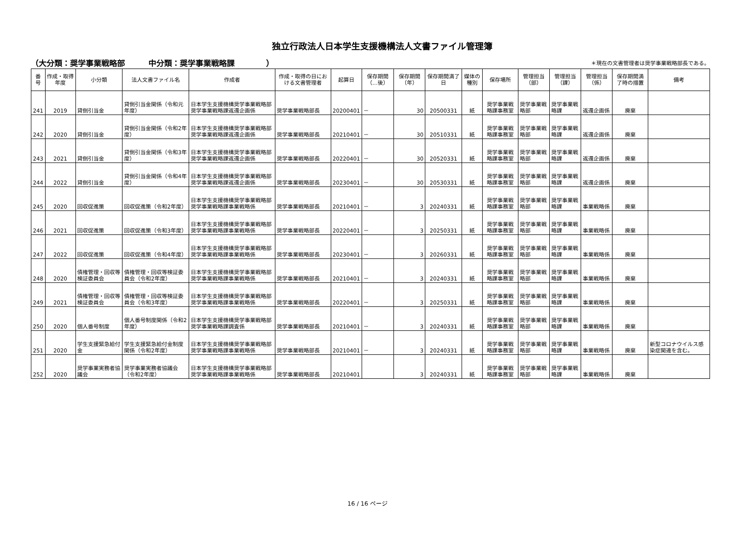独立行政法人日本学生支援機構法人文書ファイル管理簿
（大分類：奨学事業戦略部　　　中分類：奨学事業戦略課　　　　） ＊現在の文書管理者は奨学事業戦略部長である。
| 番号 | 作成・取得年度 | 小分類 | 法人文書ファイル名 | 作成者 | 作成・取得の日における文書管理者 | 起算日 | 保存期間（…後） | 保存期間（年） | 保存期間満了日 | 媒体の種別 | 保存場所 | 管理担当（部） | 管理担当（課） | 管理担当（係） | 保存期間満了時の措置 | 備考 |
| --- | --- | --- | --- | --- | --- | --- | --- | --- | --- | --- | --- | --- | --- | --- | --- | --- |
| 241 | 2019 | 貸倒引当金 | 貸倒引当金関係（令和元年度） | 日本学生支援機構奨学事業戦略部奨学事業戦略課返還企画係 | 奨学事業戦略部長 | 20200401 | － | 30 | 20500331 | 紙 | 奨学事業戦略課事務室 | 奨学事業戦略部 | 奨学事業戦略課 | 返還企画係 | 廃棄 | |
| 242 | 2020 | 貸倒引当金 | 貸倒引当金関係（令和2年度） | 日本学生支援機構奨学事業戦略部奨学事業戦略課返還企画係 | 奨学事業戦略部長 | 20210401 | － | 30 | 20510331 | 紙 | 奨学事業戦略課事務室 | 奨学事業戦略部 | 奨学事業戦略課 | 返還企画係 | 廃棄 | |
| 243 | 2021 | 貸倒引当金 | 貸倒引当金関係（令和3年度） | 日本学生支援機構奨学事業戦略部奨学事業戦略課返還企画係 | 奨学事業戦略部長 | 20220401 | － | 30 | 20520331 | 紙 | 奨学事業戦略課事務室 | 奨学事業戦略部 | 奨学事業戦略課 | 返還企画係 | 廃棄 | |
| 244 | 2022 | 貸倒引当金 | 貸倒引当金関係（令和4年度） | 日本学生支援機構奨学事業戦略部奨学事業戦略課返還企画係 | 奨学事業戦略部長 | 20230401 | － | 30 | 20530331 | 紙 | 奨学事業戦略課事務室 | 奨学事業戦略部 | 奨学事業戦略課 | 返還企画係 | 廃棄 | |
| 245 | 2020 | 回収促進策 | 回収促進策（令和2年度） | 日本学生支援機構奨学事業戦略部奨学事業戦略課事業戦略係 | 奨学事業戦略部長 | 20210401 | － | 3 | 20240331 | 紙 | 奨学事業戦略課事務室 | 奨学事業戦略部 | 奨学事業戦略課 | 事業戦略係 | 廃棄 | |
| 246 | 2021 | 回収促進策 | 回収促進策（令和3年度） | 日本学生支援機構奨学事業戦略部奨学事業戦略課事業戦略係 | 奨学事業戦略部長 | 20220401 | － | 3 | 20250331 | 紙 | 奨学事業戦略課事務室 | 奨学事業戦略部 | 奨学事業戦略課 | 事業戦略係 | 廃棄 | |
| 247 | 2022 | 回収促進策 | 回収促進策（令和4年度） | 日本学生支援機構奨学事業戦略部奨学事業戦略課事業戦略係 | 奨学事業戦略部長 | 20230401 | － | 3 | 20260331 | 紙 | 奨学事業戦略課事務室 | 奨学事業戦略部 | 奨学事業戦略課 | 事業戦略係 | 廃棄 | |
| 248 | 2020 | 債権管理・回収等検証委員会 | 債権管理・回収等検証委員会（令和2年度） | 日本学生支援機構奨学事業戦略部奨学事業戦略課事業戦略係 | 奨学事業戦略部長 | 20210401 | － | 3 | 20240331 | 紙 | 奨学事業戦略課事務室 | 奨学事業戦略部 | 奨学事業戦略課 | 事業戦略係 | 廃棄 | |
| 249 | 2021 | 債権管理・回収等検証委員会 | 債権管理・回収等検証委員会（令和3年度） | 日本学生支援機構奨学事業戦略部奨学事業戦略課事業戦略係 | 奨学事業戦略部長 | 20220401 | － | 3 | 20250331 | 紙 | 奨学事業戦略課事務室 | 奨学事業戦略部 | 奨学事業戦略課 | 事業戦略係 | 廃棄 | |
| 250 | 2020 | 個人番号制度 | 個人番号制度関係（令和2年度） | 日本学生支援機構奨学事業戦略部奨学事業戦略課調査係 | 奨学事業戦略部長 | 20210401 | － | 3 | 20240331 | 紙 | 奨学事業戦略課事務室 | 奨学事業戦略部 | 奨学事業戦略課 | 事業戦略係 | 廃棄 | |
| 251 | 2020 | 学生支援緊急給付金 | 学生支援緊急給付金制度関係（令和2年度） | 日本学生支援機構奨学事業戦略部奨学事業戦略課事業戦略係 | 奨学事業戦略部長 | 20210401 | － | 3 | 20240331 | 紙 | 奨学事業戦略課事務室 | 奨学事業戦略部 | 奨学事業戦略課 | 事業戦略係 | 廃棄 | 新型コロナウイルス感染症関連を含む。 |
| 252 | 2020 | 奨学事業実務者協議会 | 奨学事業実務者協議会（令和2年度） | 日本学生支援機構奨学事業戦略部奨学事業戦略課事業戦略係 | 奨学事業戦略部長 | 20210401 | | 3 | 20240331 | 紙 | 奨学事業戦略課事務室 | 奨学事業戦略部 | 奨学事業戦略課 | 事業戦略係 | 廃棄 | |
16 / 16 ページ